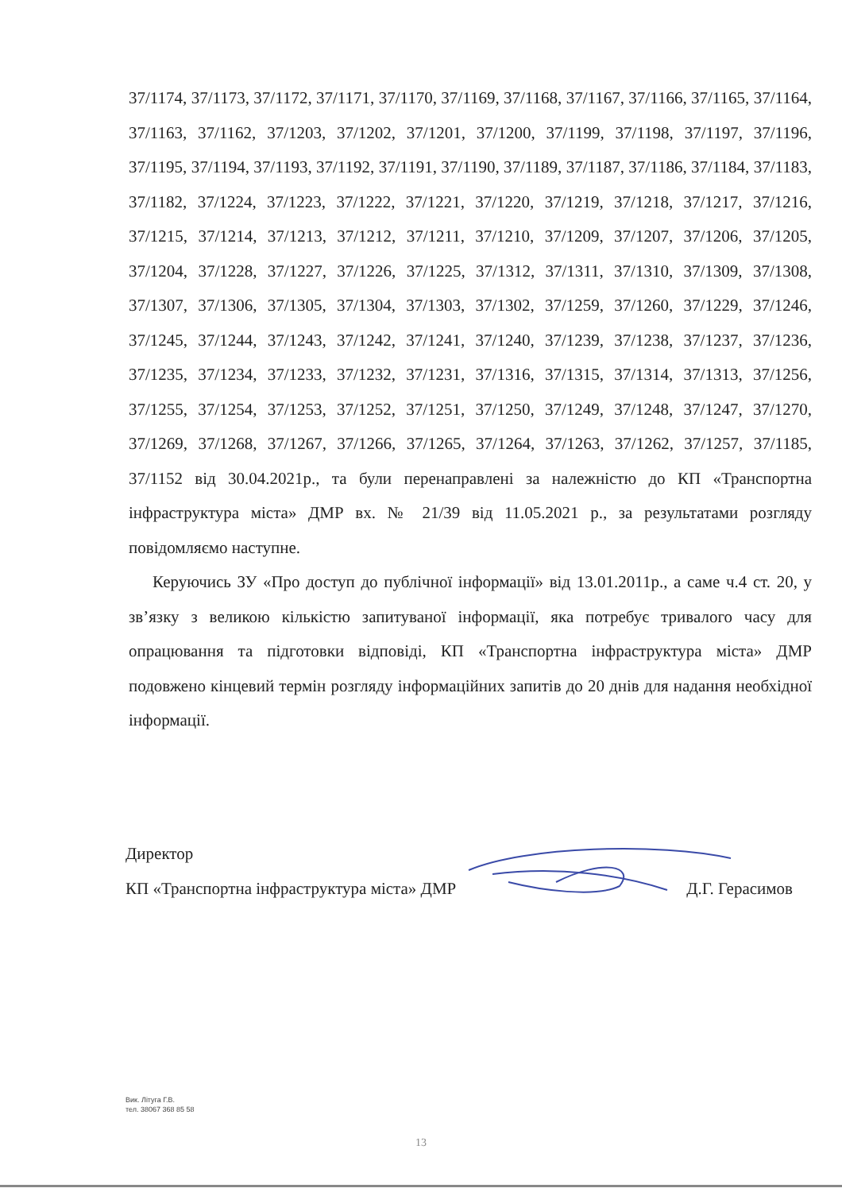37/1174, 37/1173, 37/1172, 37/1171, 37/1170, 37/1169, 37/1168, 37/1167, 37/1166, 37/1165, 37/1164, 37/1163, 37/1162, 37/1203, 37/1202, 37/1201, 37/1200, 37/1199, 37/1198, 37/1197, 37/1196, 37/1195, 37/1194, 37/1193, 37/1192, 37/1191, 37/1190, 37/1189, 37/1187, 37/1186, 37/1184, 37/1183, 37/1182, 37/1224, 37/1223, 37/1222, 37/1221, 37/1220, 37/1219, 37/1218, 37/1217, 37/1216, 37/1215, 37/1214, 37/1213, 37/1212, 37/1211, 37/1210, 37/1209, 37/1207, 37/1206, 37/1205, 37/1204, 37/1228, 37/1227, 37/1226, 37/1225, 37/1312, 37/1311, 37/1310, 37/1309, 37/1308, 37/1307, 37/1306, 37/1305, 37/1304, 37/1303, 37/1302, 37/1259, 37/1260, 37/1229, 37/1246, 37/1245, 37/1244, 37/1243, 37/1242, 37/1241, 37/1240, 37/1239, 37/1238, 37/1237, 37/1236, 37/1235, 37/1234, 37/1233, 37/1232, 37/1231, 37/1316, 37/1315, 37/1314, 37/1313, 37/1256, 37/1255, 37/1254, 37/1253, 37/1252, 37/1251, 37/1250, 37/1249, 37/1248, 37/1247, 37/1270, 37/1269, 37/1268, 37/1267, 37/1266, 37/1265, 37/1264, 37/1263, 37/1262, 37/1257, 37/1185, 37/1152 від 30.04.2021р., та були перенаправлені за належністю до КП «Транспортна інфраструктура міста» ДМР вх. № 21/39 від 11.05.2021 р., за результатами розгляду повідомляємо наступне.
Керуючись ЗУ «Про доступ до публічної інформації» від 13.01.2011р., а саме ч.4 ст. 20, у зв’язку з великою кількістю запитуваної інформації, яка потребує тривалого часу для опрацювання та підготовки відповіді, КП «Транспортна інфраструктура міста» ДМР подовжено кінцевий термін розгляду інформаційних запитів до 20 днів для надання необхідної інформації.
Директор
КП «Транспортна інфраструктура міста» ДМР Д.Г. Герасимов
Вик. Літуга Г.В.
тел. 38067 368 85 58
13